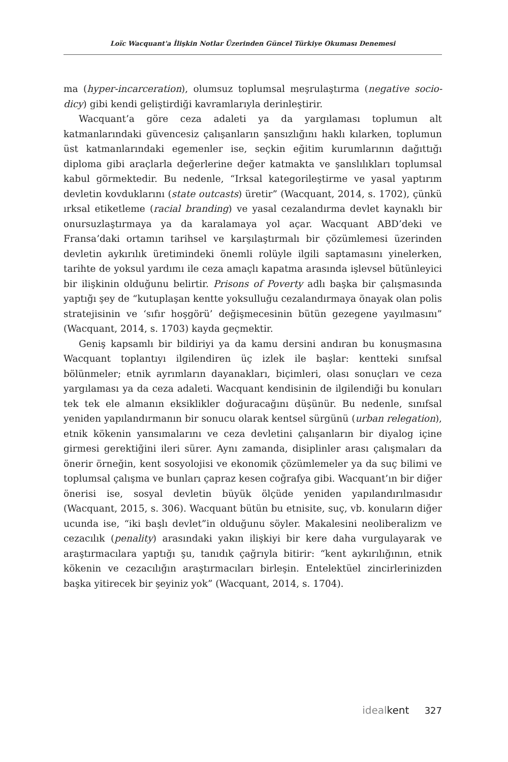Loïc Wacquant'a İlişkin Notlar Üzerinden Güncel Türkiye Okuması Denemesi
ma (hyper-incarceration), olumsuz toplumsal meşrulaştırma (negative socio-dicy) gibi kendi geliştirdiği kavramlarıyla derinleştirir.
Wacquant’a göre ceza adaleti ya da yargılaması toplumun alt katmanlarındaki güvencesiz çalışanların şansızlığını haklı kılarken, toplumun üst katmanlarındaki egemenler ise, seçkin eğitim kurumlarının dağıttığı diploma gibi araçlarla değerlerine değer katmakta ve şanslılıkları toplumsal kabul görmektedir. Bu nedenle, “Irksal kategorileştirme ve yasal yaptırım devletin kovduklarını (state outcasts) üretir” (Wacquant, 2014, s. 1702), çünkü ırksal etiketleme (racial branding) ve yasal cezalandırma devlet kaynaklı bir onursuzlaştırmaya ya da karalamaya yol açar. Wacquant ABD’deki ve Fransa’daki ortamın tarihsel ve karşılaştırmalı bir çözümlemesi üzerinden devletin aykırılık üretimindeki önemli rolüyle ilgili saptamasını yinelerken, tarihte de yoksul yardımı ile ceza amaçlı kapatma arasında işlevsel bütünleyici bir ilişkinin olduğunu belirtir. Prisons of Poverty adlı başka bir çalışmasında yaptığı şey de “kutuplaşan kentte yoksulluğu cezalandırmaya önayak olan polis stratejisinin ve ‘sıfır hoşgörü’ değişmecesinin bütün gezegene yayılmasını” (Wacquant, 2014, s. 1703) kayda geçmektir.
Geniş kapsamlı bir bildiriyi ya da kamu dersini andıran bu konuşmasına Wacquant toplantıyı ilgilendiren üç izlek ile başlar: kentteki sınıfsal bölünmeler; etnik ayrımların dayanakları, biçimleri, olası sonuçları ve ceza yargılaması ya da ceza adaleti. Wacquant kendisinin de ilgilendiği bu konuları tek tek ele almanın eksiklikler doğuracağını düşünür. Bu nedenle, sınıfsal yeniden yapılandırmanın bir sonucu olarak kentsel sürgünü (urban relegation), etnik kökenin yansımalarını ve ceza devletini çalışanların bir diyalog içine girmesi gerektiğini ileri sürer. Aynı zamanda, disiplinler arası çalışmaları da önerir örneğin, kent sosyolojisi ve ekonomik çözümlemeler ya da suç bilimi ve toplumsal çalışma ve bunları çapraz kesen coğrafya gibi. Wacquant’ın bir diğer önerisi ise, sosyal devletin büyük ölçüde yeniden yapılandırılmasıdır (Wacquant, 2015, s. 306). Wacquant bütün bu etnisite, suç, vb. konuların diğer ucunda ise, “iki başlı devlet”in olduğunu söyler. Makalesini neoliberalizm ve cezacılık (penality) arasındaki yakın ilişkiyi bir kere daha vurgulayarak ve araştırmacılara yaptığı şu, tanıdık çağrıyla bitirir: “kent aykırılığının, etnik kökenin ve cezacılığın araştırmacıları birleşin. Entelektüel zincirlerinizden başka yitirecek bir şeyiniz yok” (Wacquant, 2014, s. 1704).
idealkent 327